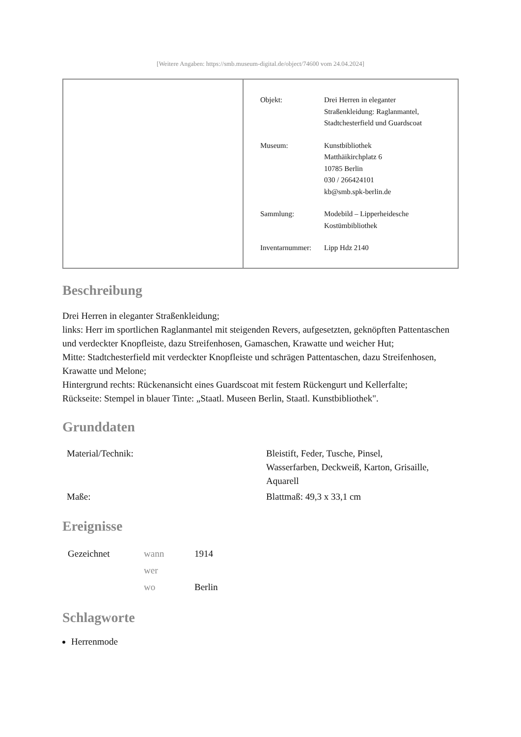[Weitere Angaben: https://smb.museum-digital.de/object/74600 vom 24.04.2024]
| Objekt: | Drei Herren in eleganter Straßenkleidung: Raglanmantel, Stadtchesterfield und Guardscoat |
| Museum: | Kunstbibliothek Matthäikirchplatz 6 10785 Berlin 030 / 266424101 kb@smb.spk-berlin.de |
| Sammlung: | Modebild – Lipperheidesche Kostümbibliothek |
| Inventarnummer: | Lipp Hdz 2140 |
Beschreibung
Drei Herren in eleganter Straßenkleidung;
links: Herr im sportlichen Raglanmantel mit steigenden Revers, aufgesetzten, geknöpften Pattentaschen und verdeckter Knopfleiste, dazu Streifenhosen, Gamaschen, Krawatte und weicher Hut;
Mitte: Stadtchesterfield mit verdeckter Knopfleiste und schrägen Pattentaschen, dazu Streifenhosen, Krawatte und Melone;
Hintergrund rechts: Rückenansicht eines Guardscoat mit festem Rückengurt und Kellerfalte;
Rückseite: Stempel in blauer Tinte: „Staatl. Museen Berlin, Staatl. Kunstbibliothek".
Grunddaten
| Material/Technik: | Bleistift, Feder, Tusche, Pinsel, Wasserfarben, Deckweiß, Karton, Grisaille, Aquarell |
| Maße: | Blattmaß: 49,3 x 33,1 cm |
Ereignisse
| Gezeichnet | wann | 1914 |
| | wer | |
| | wo | Berlin |
Schlagworte
Herrenmode